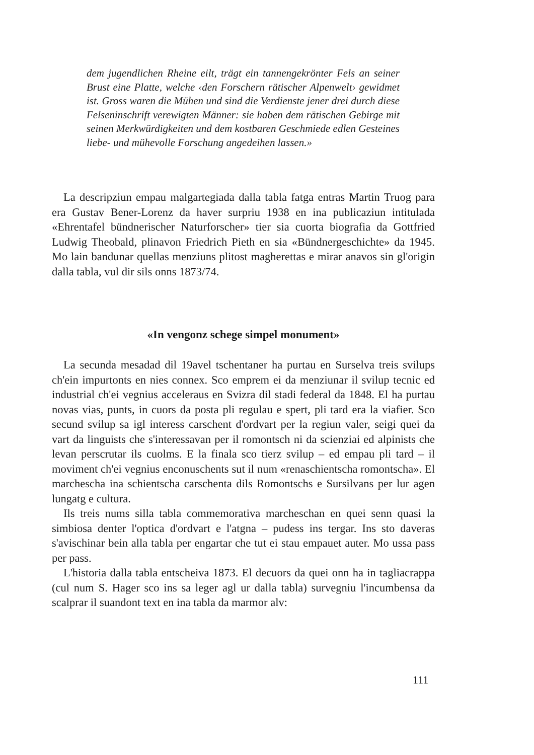dem jugendlichen Rheine eilt, trägt ein tannengekrönter Fels an seiner Brust eine Platte, welche ‹den Forschern rätischer Alpenwelt› gewidmet ist. Gross waren die Mühen und sind die Verdienste jener drei durch diese Felseninschrift verewigten Männer: sie haben dem rätischen Gebirge mit seinen Merkwürdigkeiten und dem kostbaren Geschmiede edlen Gesteines liebe- und mühevolle Forschung angedeihen lassen.»
La descripziun empau malgartegiada dalla tabla fatga entras Martin Truog para era Gustav Bener-Lorenz da haver surpriu 1938 en ina publicaziun intitulada «Ehrentafel bündnerischer Naturforscher» tier sia cuorta biografia da Gottfried Ludwig Theobald, plinavon Friedrich Pieth en sia «Bündnergeschichte» da 1945. Mo lain bandunar quellas menziuns plitost magherettas e mirar anavos sin gl'origin dalla tabla, vul dir sils onns 1873/74.
«In vengonz schege simpel monument»
La secunda mesadad dil 19avel tschentaner ha purtau en Surselva treis svilups ch'ein impurtonts en nies connex. Sco emprem ei da menziunar il svilup tecnic ed industrial ch'ei vegnius acceleraus en Svizra dil stadi federal da 1848. El ha purtau novas vias, punts, in cuors da posta pli regulau e spert, pli tard era la viafier. Sco secund svilup sa igl interess carschent d'ordvart per la regiun valer, seigi quei da vart da linguists che s'interessavan per il romontsch ni da scienziai ed alpinists che levan perscrutar ils cuolms. E la finala sco tierz svilup – ed empau pli tard – il moviment ch'ei vegnius enconuschents sut il num «renaschientscha romontscha». El marchescha ina schientscha carschenta dils Romontschs e Sursilvans per lur agen lungatg e cultura.
Ils treis nums silla tabla commemorativa marcheschan en quei senn quasi la simbiosa denter l'optica d'ordvart e l'atgna – pudess ins tergar. Ins sto daveras s'avischinar bein alla tabla per engartar che tut ei stau empauet auter. Mo ussa pass per pass.
L'historia dalla tabla entscheiva 1873. El decuors da quei onn ha in tagliacrappa (cul num S. Hager sco ins sa leger agl ur dalla tabla) survegniu l'incumbensa da scalprar il suandont text en ina tabla da marmor alv:
111